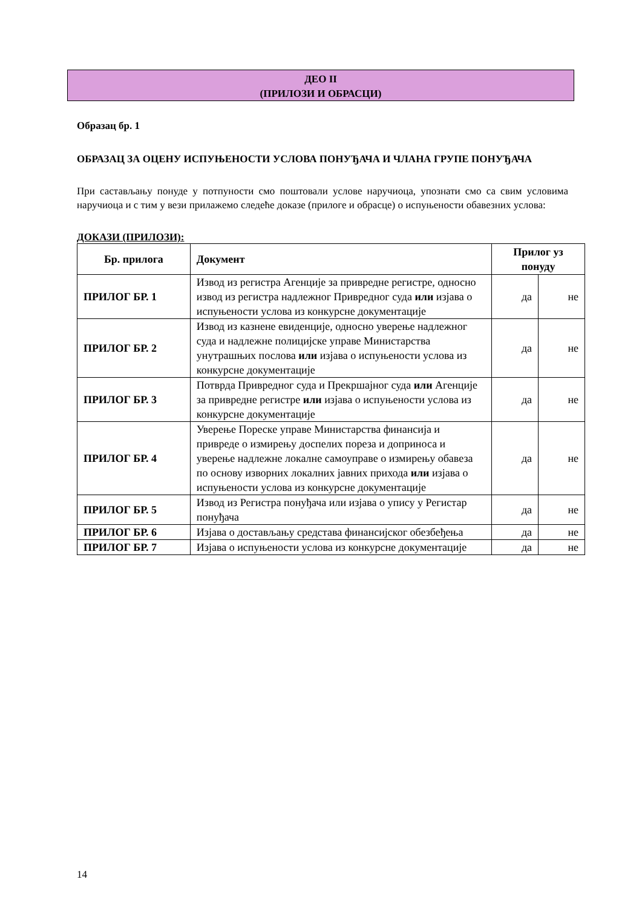ДЕО II
(ПРИЛОЗИ И ОБРАСЦИ)
Образац бр. 1
ОБРАЗАЦ ЗА ОЦЕНУ ИСПУЊЕНОСТИ УСЛОВА ПОНУЂАЧА И ЧЛАНА ГРУПЕ ПОНУЂАЧА
При састављању понуде у потпуности смо поштовали услове наручиоца, упознати смо са свим условима наручиоца и с тим у вези прилажемо следеће доказе (прилоге и обрасце) о испуњености обавезних услова:
ДОКАЗИ (ПРИЛОЗИ):
| Бр. прилога | Документ | Прилог уз понуду | |
| --- | --- | --- | --- |
| ПРИЛОГ БР. 1 | Извод из регистра Агенције за привредне регистре, односно извод из регистра надлежног Привредног суда или изјава о испуњености услова из конкурсне документације | да | не |
| ПРИЛОГ БР. 2 | Извод из казнене евиденције, односно уверење надлежног суда и надлежне полицијске управе Министарства унутрашњих послова или изјава о испуњености услова из конкурсне документације | да | не |
| ПРИЛОГ БР. 3 | Потврда Привредног суда и Прекршајног суда или Агенције за привредне регистре или изјава о испуњености услова из конкурсне документације | да | не |
| ПРИЛОГ БР. 4 | Уверење Пореске управе Министарства финансија и привреде о измирењу доспелих пореза и доприноса и уверење надлежне локалне самоуправе о измирењу обавеза по основу изворних локалних јавних прихода или изјава о испуњености услова из конкурсне документације | да | не |
| ПРИЛОГ БР. 5 | Извод из Регистра понуђача или изјава о упису у Регистар понуђача | да | не |
| ПРИЛОГ БР. 6 | Изјава о достављању средстава финансијског обезбеђења | да | не |
| ПРИЛОГ БР. 7 | Изјава о испуњености услова из конкурсне документације | да | не |
14